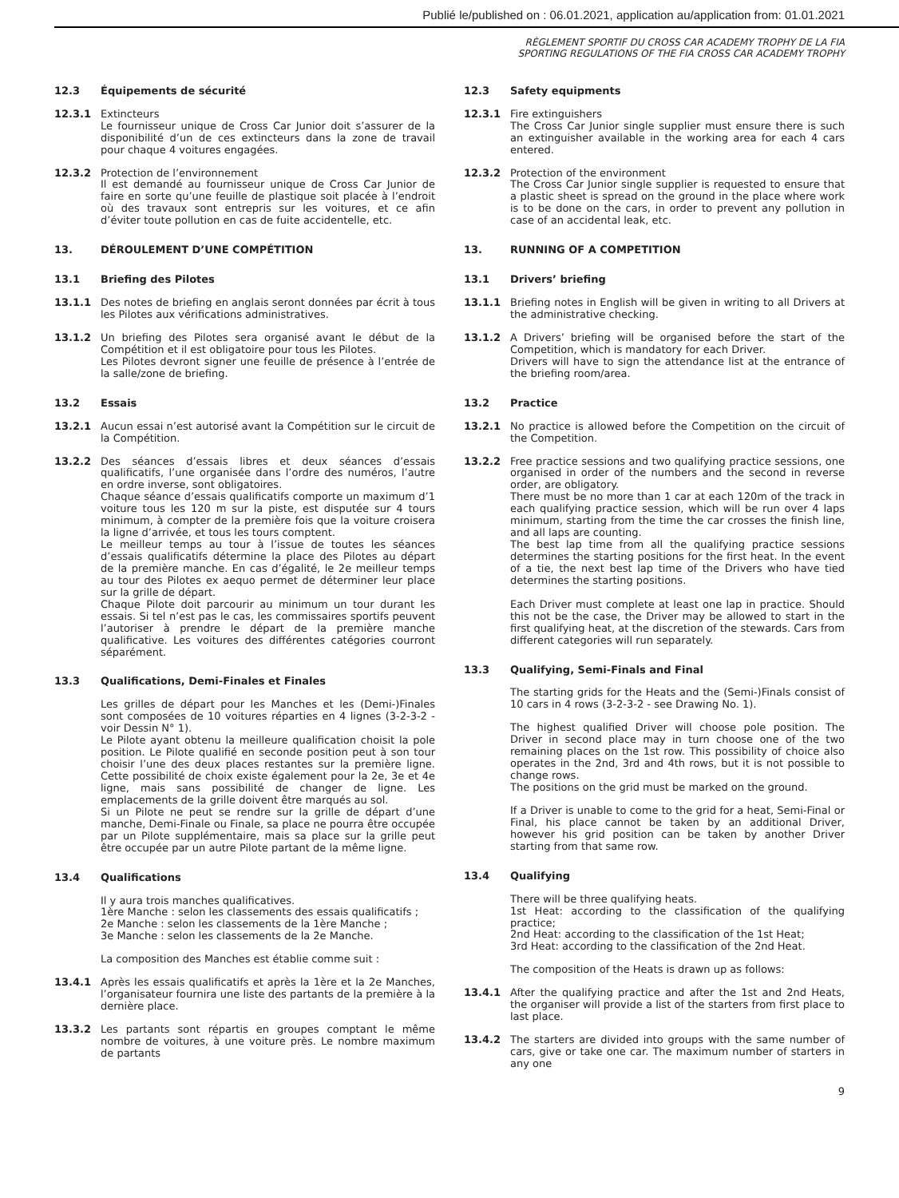Publié le/published on : 06.01.2021, application au/application from: 01.01.2021
RÈGLEMENT SPORTIF DU CROSS CAR ACADEMY TROPHY DE LA FIA
SPORTING REGULATIONS OF THE FIA CROSS CAR ACADEMY TROPHY
12.3 Équipements de sécurité
12.3.1 Extincteurs
Le fournisseur unique de Cross Car Junior doit s’assurer de la disponibilité d’un de ces extincteurs dans la zone de travail pour chaque 4 voitures engagées.
12.3.2 Protection de l’environnement
Il est demandé au fournisseur unique de Cross Car Junior de faire en sorte qu’une feuille de plastique soit placée à l’endroit où des travaux sont entrepris sur les voitures, et ce afin d’éviter toute pollution en cas de fuite accidentelle, etc.
13. DÉROULEMENT D’UNE COMPÉTITION
13.1 Briefing des Pilotes
13.1.1 Des notes de briefing en anglais seront données par écrit à tous les Pilotes aux vérifications administratives.
13.1.2 Un briefing des Pilotes sera organisé avant le début de la Compétition et il est obligatoire pour tous les Pilotes.
Les Pilotes devront signer une feuille de présence à l’entrée de la salle/zone de briefing.
13.2 Essais
13.2.1 Aucun essai n’est autorisé avant la Compétition sur le circuit de la Compétition.
13.2.2 Des séances d’essais libres et deux séances d’essais qualificatifs, l’une organisée dans l’ordre des numéros, l’autre en ordre inverse, sont obligatoires.
Chaque séance d’essais qualificatifs comporte un maximum d’1 voiture tous les 120 m sur la piste, est disputée sur 4 tours minimum, à compter de la première fois que la voiture croisera la ligne d’arrivée, et tous les tours comptent.
Le meilleur temps au tour à l’issue de toutes les séances d’essais qualificatifs détermine la place des Pilotes au départ de la première manche. En cas d’égalité, le 2e meilleur temps au tour des Pilotes ex aequo permet de déterminer leur place sur la grille de départ.
Chaque Pilote doit parcourir au minimum un tour durant les essais. Si tel n’est pas le cas, les commissaires sportifs peuvent l’autoriser à prendre le départ de la première manche qualificative. Les voitures des différentes catégories courront séparément.
13.3 Qualifications, Demi-Finales et Finales
Les grilles de départ pour les Manches et les (Demi-)Finales sont composées de 10 voitures réparties en 4 lignes (3-2-3-2 - voir Dessin N° 1).
Le Pilote ayant obtenu la meilleure qualification choisit la pole position. Le Pilote qualifié en seconde position peut à son tour choisir l’une des deux places restantes sur la première ligne. Cette possibilité de choix existe également pour la 2e, 3e et 4e ligne, mais sans possibilité de changer de ligne. Les emplacements de la grille doivent être marqués au sol.
Si un Pilote ne peut se rendre sur la grille de départ d’une manche, Demi-Finale ou Finale, sa place ne pourra être occupée par un Pilote supplémentaire, mais sa place sur la grille peut être occupée par un autre Pilote partant de la même ligne.
13.4 Qualifications
Il y aura trois manches qualificatives.
1ère Manche : selon les classements des essais qualificatifs ;
2e Manche : selon les classements de la 1ère Manche ;
3e Manche : selon les classements de la 2e Manche.
La composition des Manches est établie comme suit :
13.4.1 Après les essais qualificatifs et après la 1ère et la 2e Manches, l’organisateur fournira une liste des partants de la première à la dernière place.
13.3.2 Les partants sont répartis en groupes comptant le même nombre de voitures, à une voiture près. Le nombre maximum de partants
12.3 Safety equipments
12.3.1 Fire extinguishers
The Cross Car Junior single supplier must ensure there is such an extinguisher available in the working area for each 4 cars entered.
12.3.2 Protection of the environment
The Cross Car Junior single supplier is requested to ensure that a plastic sheet is spread on the ground in the place where work is to be done on the cars, in order to prevent any pollution in case of an accidental leak, etc.
13. RUNNING OF A COMPETITION
13.1 Drivers’ briefing
13.1.1 Briefing notes in English will be given in writing to all Drivers at the administrative checking.
13.1.2 A Drivers’ briefing will be organised before the start of the Competition, which is mandatory for each Driver.
Drivers will have to sign the attendance list at the entrance of the briefing room/area.
13.2 Practice
13.2.1 No practice is allowed before the Competition on the circuit of the Competition.
13.2.2 Free practice sessions and two qualifying practice sessions, one organised in order of the numbers and the second in reverse order, are obligatory.
There must be no more than 1 car at each 120m of the track in each qualifying practice session, which will be run over 4 laps minimum, starting from the time the car crosses the finish line, and all laps are counting.
The best lap time from all the qualifying practice sessions determines the starting positions for the first heat. In the event of a tie, the next best lap time of the Drivers who have tied determines the starting positions.
Each Driver must complete at least one lap in practice. Should this not be the case, the Driver may be allowed to start in the first qualifying heat, at the discretion of the stewards. Cars from different categories will run separately.
13.3 Qualifying, Semi-Finals and Final
The starting grids for the Heats and the (Semi-)Finals consist of 10 cars in 4 rows (3-2-3-2 - see Drawing No. 1).
The highest qualified Driver will choose pole position. The Driver in second place may in turn choose one of the two remaining places on the 1st row. This possibility of choice also operates in the 2nd, 3rd and 4th rows, but it is not possible to change rows.
The positions on the grid must be marked on the ground.
If a Driver is unable to come to the grid for a heat, Semi-Final or Final, his place cannot be taken by an additional Driver, however his grid position can be taken by another Driver starting from that same row.
13.4 Qualifying
There will be three qualifying heats.
1st Heat: according to the classification of the qualifying practice;
2nd Heat: according to the classification of the 1st Heat;
3rd Heat: according to the classification of the 2nd Heat.
The composition of the Heats is drawn up as follows:
13.4.1 After the qualifying practice and after the 1st and 2nd Heats, the organiser will provide a list of the starters from first place to last place.
13.4.2 The starters are divided into groups with the same number of cars, give or take one car. The maximum number of starters in any one
9